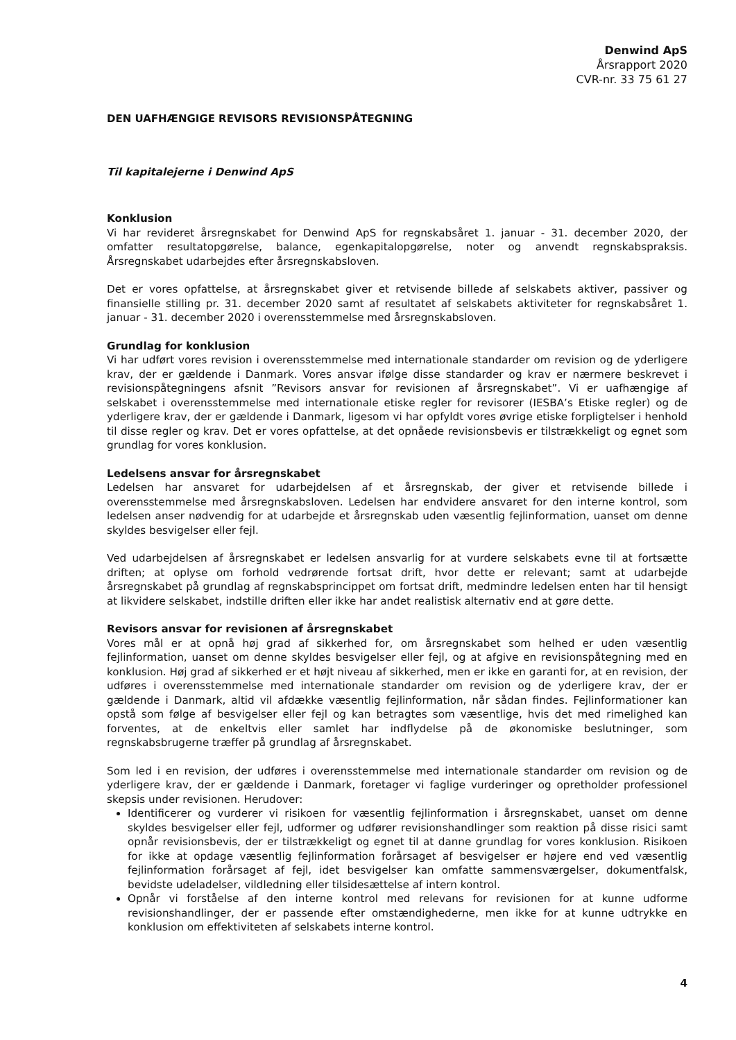Denwind ApS
Årsrapport 2020
CVR-nr. 33 75 61 27
DEN UAFHÆNGIGE REVISORS REVISIONSPÅTEGNING
Til kapitalejerne i Denwind ApS
Konklusion
Vi har revideret årsregnskabet for Denwind ApS for regnskabsåret 1. januar - 31. december 2020, der omfatter resultatopgørelse, balance, egenkapitalopgørelse, noter og anvendt regnskabspraksis. Årsregnskabet udarbejdes efter årsregnskabsloven.
Det er vores opfattelse, at årsregnskabet giver et retvisende billede af selskabets aktiver, passiver og finansielle stilling pr. 31. december 2020 samt af resultatet af selskabets aktiviteter for regnskabsåret 1. januar - 31. december 2020 i overensstemmelse med årsregnskabsloven.
Grundlag for konklusion
Vi har udført vores revision i overensstemmelse med internationale standarder om revision og de yderligere krav, der er gældende i Danmark. Vores ansvar ifølge disse standarder og krav er nærmere beskrevet i revisionspåtegningens afsnit ”Revisors ansvar for revisionen af årsregnskabet”. Vi er uafhængige af selskabet i overensstemmelse med internationale etiske regler for revisorer (IESBA’s Etiske regler) og de yderligere krav, der er gældende i Danmark, ligesom vi har opfyldt vores øvrige etiske forpligtelser i henhold til disse regler og krav. Det er vores opfattelse, at det opnåede revisionsbevis er tilstrækkeligt og egnet som grundlag for vores konklusion.
Ledelsens ansvar for årsregnskabet
Ledelsen har ansvaret for udarbejdelsen af et årsregnskab, der giver et retvisende billede i overensstemmelse med årsregnskabsloven. Ledelsen har endvidere ansvaret for den interne kontrol, som ledelsen anser nødvendig for at udarbejde et årsregnskab uden væsentlig fejlinformation, uanset om denne skyldes besvigelser eller fejl.
Ved udarbejdelsen af årsregnskabet er ledelsen ansvarlig for at vurdere selskabets evne til at fortsætte driften; at oplyse om forhold vedrørende fortsat drift, hvor dette er relevant; samt at udarbejde årsregnskabet på grundlag af regnskabsprincippet om fortsat drift, medmindre ledelsen enten har til hensigt at likvidere selskabet, indstille driften eller ikke har andet realistisk alternativ end at gøre dette.
Revisors ansvar for revisionen af årsregnskabet
Vores mål er at opnå høj grad af sikkerhed for, om årsregnskabet som helhed er uden væsentlig fejlinformation, uanset om denne skyldes besvigelser eller fejl, og at afgive en revisionspåtegning med en konklusion. Høj grad af sikkerhed er et højt niveau af sikkerhed, men er ikke en garanti for, at en revision, der udføres i overensstemmelse med internationale standarder om revision og de yderligere krav, der er gældende i Danmark, altid vil afdække væsentlig fejlinformation, når sådan findes. Fejlinformationer kan opstå som følge af besvigelser eller fejl og kan betragtes som væsentlige, hvis det med rimelighed kan forventes, at de enkeltvis eller samlet har indflydelse på de økonomiske beslutninger, som regnskabsbrugerne træffer på grundlag af årsregnskabet.
Som led i en revision, der udføres i overensstemmelse med internationale standarder om revision og de yderligere krav, der er gældende i Danmark, foretager vi faglige vurderinger og opretholder professionel skepsis under revisionen. Herudover:
Identificerer og vurderer vi risikoen for væsentlig fejlinformation i årsregnskabet, uanset om denne skyldes besvigelser eller fejl, udformer og udfører revisionshandlinger som reaktion på disse risici samt opnår revisionsbevis, der er tilstrækkeligt og egnet til at danne grundlag for vores konklusion. Risikoen for ikke at opdage væsentlig fejlinformation forårsaget af besvigelser er højere end ved væsentlig fejlinformation forårsaget af fejl, idet besvigelser kan omfatte sammensværgelser, dokumentfalsk, bevidste udeladelser, vildledning eller tilsidesættelse af intern kontrol.
Opnår vi forståelse af den interne kontrol med relevans for revisionen for at kunne udforme revisionshandlinger, der er passende efter omstændighederne, men ikke for at kunne udtrykke en konklusion om effektiviteten af selskabets interne kontrol.
4